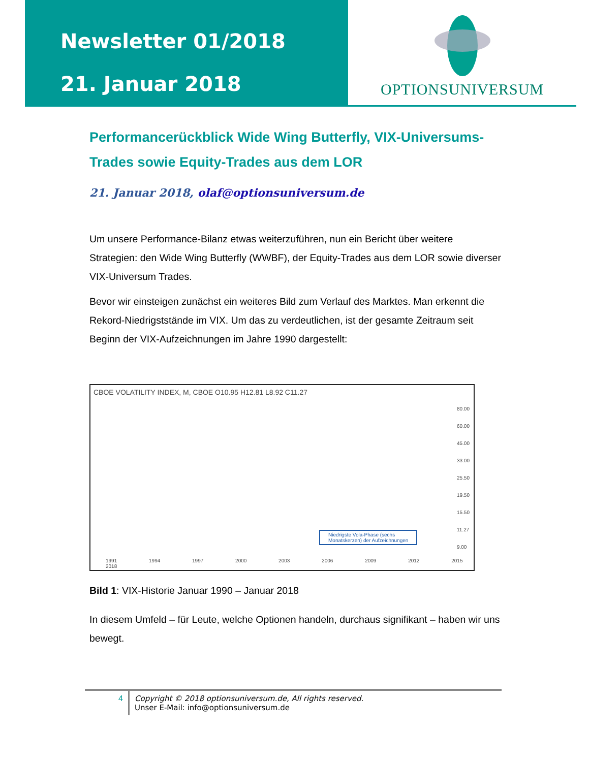Newsletter 01/2018
21. Januar 2018
OPTIONSUNIVERSUM
Performancerückblick Wide Wing Butterfly, VIX-Universums-Trades sowie Equity-Trades aus dem LOR
21. Januar 2018, olaf@optionsuniversum.de
Um unsere Performance-Bilanz etwas weiterzuführen, nun ein Bericht über weitere Strategien: den Wide Wing Butterfly (WWBF), der Equity-Trades aus dem LOR sowie diverser VIX-Universum Trades.
Bevor wir einsteigen zunächst ein weiteres Bild zum Verlauf des Marktes. Man erkennt die Rekord-Niedrigststände im VIX. Um das zu verdeutlichen, ist der gesamte Zeitraum seit Beginn der VIX-Aufzeichnungen im Jahre 1990 dargestellt:
CBOE VOLATILITY INDEX, M, CBOE O10.95 H12.81 L8.92 C11.27
80.00
60.00
45.00
33.00
25.50
19.50
15.50
11.27
9.00
Niedrigste Vola-Phase (sechs
Monatskerzen) der Aufzeichnungen
1991 1994 1997 2000 2003 2006 2009 2012 2015 2018
Bild 1: VIX-Historie Januar 1990 – Januar 2018
In diesem Umfeld – für Leute, welche Optionen handeln, durchaus signifikant – haben wir uns bewegt.
4 Copyright © 2018 optionsuniversum.de, All rights reserved.
Unser E-Mail: info@optionsuniversum.de